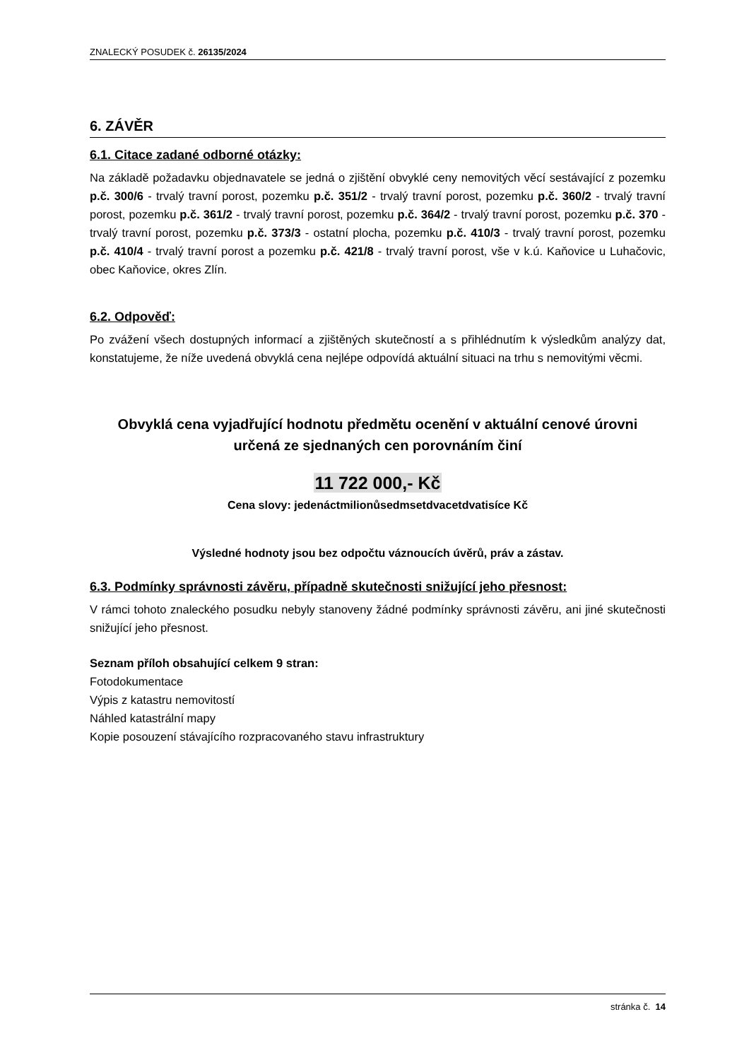ZNALECKÝ POSUDEK č. 26135/2024
6. ZÁVĚR
6.1. Citace zadané odborné otázky:
Na základě požadavku objednavatele se jedná o zjištění obvyklé ceny nemovitých věcí sestávající z pozemku p.č. 300/6 - trvalý travní porost, pozemku p.č. 351/2 - trvalý travní porost, pozemku p.č. 360/2 - trvalý travní porost, pozemku p.č. 361/2 - trvalý travní porost, pozemku p.č. 364/2 - trvalý travní porost, pozemku p.č. 370 - trvalý travní porost, pozemku p.č. 373/3 - ostatní plocha, pozemku p.č. 410/3 - trvalý travní porost, pozemku p.č. 410/4 - trvalý travní porost a pozemku p.č. 421/8 - trvalý travní porost, vše v k.ú. Kaňovice u Luhačovic, obec Kaňovice, okres Zlín.
6.2. Odpověď:
Po zvážení všech dostupných informací a zjištěných skutečností a s přihlédnutím k výsledkům analýzy dat, konstatujeme, že níže uvedená obvyklá cena nejlépe odpovídá aktuální situaci na trhu s nemovitými věcmi.
Obvyklá cena vyjadřující hodnotu předmětu ocenění v aktuální cenové úrovni
určená ze sjednaných cen porovnáním činí
11 722 000,- Kč
Cena slovy: jedenáctmilionůsedmsetdvacetdvatisíce Kč
Výsledné hodnoty jsou bez odpočtu váznoucích úvěrů, práv a zástav.
6.3. Podmínky správnosti závěru, případně skutečnosti snižující jeho přesnost:
V rámci tohoto znaleckého posudku nebyly stanoveny žádné podmínky správnosti závěru, ani jiné skutečnosti snižující jeho přesnost.
Seznam příloh obsahující celkem 9 stran:
Fotodokumentace
Výpis z katastru nemovitostí
Náhled katastrální mapy
Kopie posouzení stávajícího rozpracovaného stavu infrastruktury
stránka č. 14